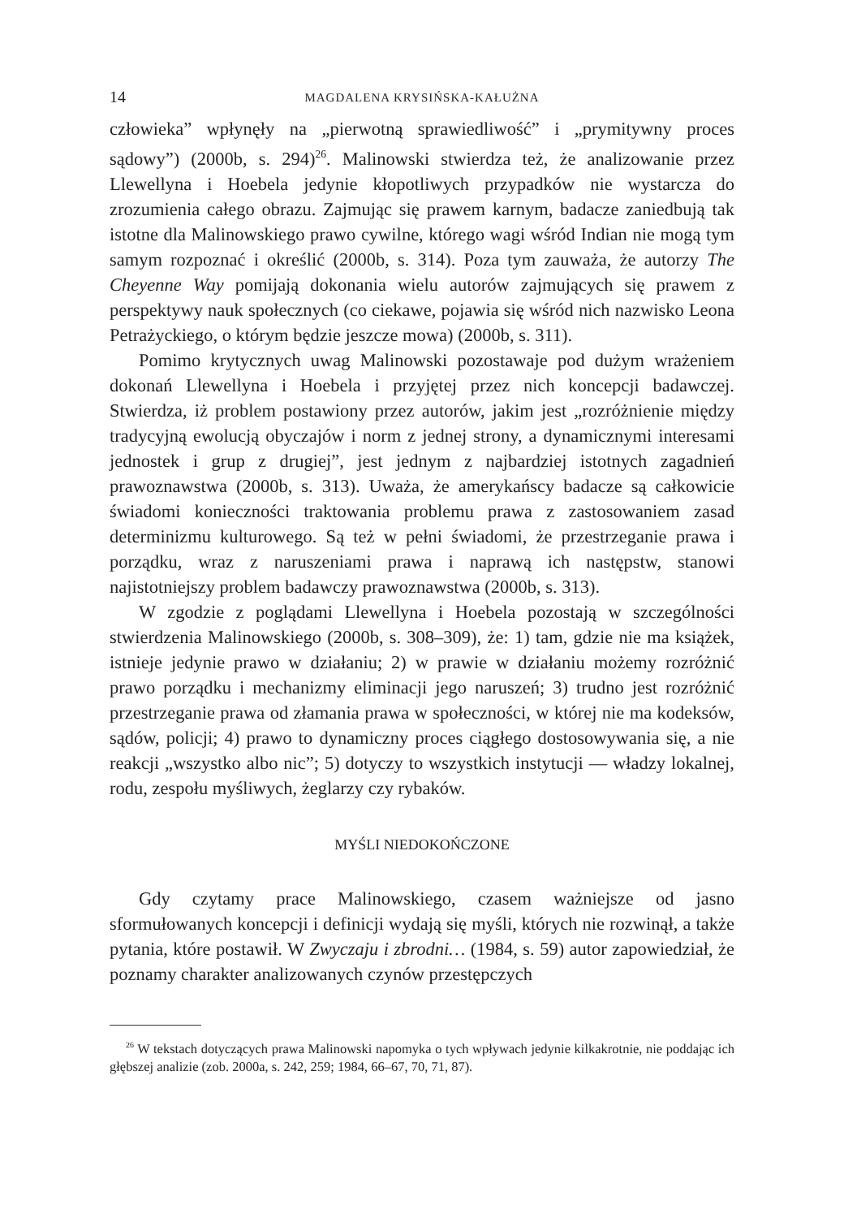14 MAGDALENA KRYSIŃSKA-KAŁUŻNA
człowieka” wpłynęły na „pierwotną sprawiedliwość” i „prymitywny proces sądowy”) (2000b, s. 294)<sup>26</sup>. Malinowski stwierdza też, że analizowanie przez Llewellyna i Hoebela jedynie kłopotliwych przypadków nie wystarcza do zrozumienia całego obrazu. Zajmując się prawem karnym, badacze zaniedbują tak istotne dla Malinowskiego prawo cywilne, którego wagi wśród Indian nie mogą tym samym rozpoznać i określić (2000b, s. 314). Poza tym zauważa, że autorzy The Cheyenne Way pomijają dokonania wielu autorów zajmujących się prawem z perspektywy nauk społecznych (co ciekawe, pojawia się wśród nich nazwisko Leona Petrażyckiego, o którym będzie jeszcze mowa) (2000b, s. 311).
Pomimo krytycznych uwag Malinowski pozostawaje pod dużym wrażeniem dokonań Llewellyna i Hoebela i przyjętej przez nich koncepcji badawczej. Stwierdza, iż problem postawiony przez autorów, jakim jest „rozróżnienie między tradycyjną ewolucją obyczajów i norm z jednej strony, a dynamicznymi interesami jednostek i grup z drugiej”, jest jednym z najbardziej istotnych zagadnień prawoznawstwa (2000b, s. 313). Uważa, że amerykańscy badacze są całkowicie świadomi konieczności traktowania problemu prawa z zastosowaniem zasad determinizmu kulturowego. Są też w pełni świadomi, że przestrzeganie prawa i porządku, wraz z naruszeniami prawa i naprawą ich następstw, stanowi najistotniejszy problem badawczy prawoznawstwa (2000b, s. 313).
W zgodzie z poglądami Llewellyna i Hoebela pozostają w szczególności stwierdzenia Malinowskiego (2000b, s. 308–309), że: 1) tam, gdzie nie ma książek, istnieje jedynie prawo w działaniu; 2) w prawie w działaniu możemy rozróżnić prawo porządku i mechanizmy eliminacji jego naruszeń; 3) trudno jest rozróżnić przestrzeganie prawa od złamania prawa w społeczności, w której nie ma kodeksów, sądów, policji; 4) prawo to dynamiczny proces ciągłego dostosowywania się, a nie reakcji „wszystko albo nic”; 5) dotyczy to wszystkich instytucji — władzy lokalnej, rodu, zespołu myśliwych, żeglarzy czy rybaków.
MYŚLI NIEDOKOŃCZONE
Gdy czytamy prace Malinowskiego, czasem ważniejsze od jasno sformułowanych koncepcji i definicji wydają się myśli, których nie rozwinął, a także pytania, które postawił. W Zwyczaju i zbrodni… (1984, s. 59) autor zapowiedział, że poznamy charakter analizowanych czynów przestępczych
<sup>26</sup> W tekstach dotyczących prawa Malinowski napomyka o tych wpływach jedynie kilkakrotnie, nie poddając ich głębszej analizie (zob. 2000a, s. 242, 259; 1984, 66–67, 70, 71, 87).